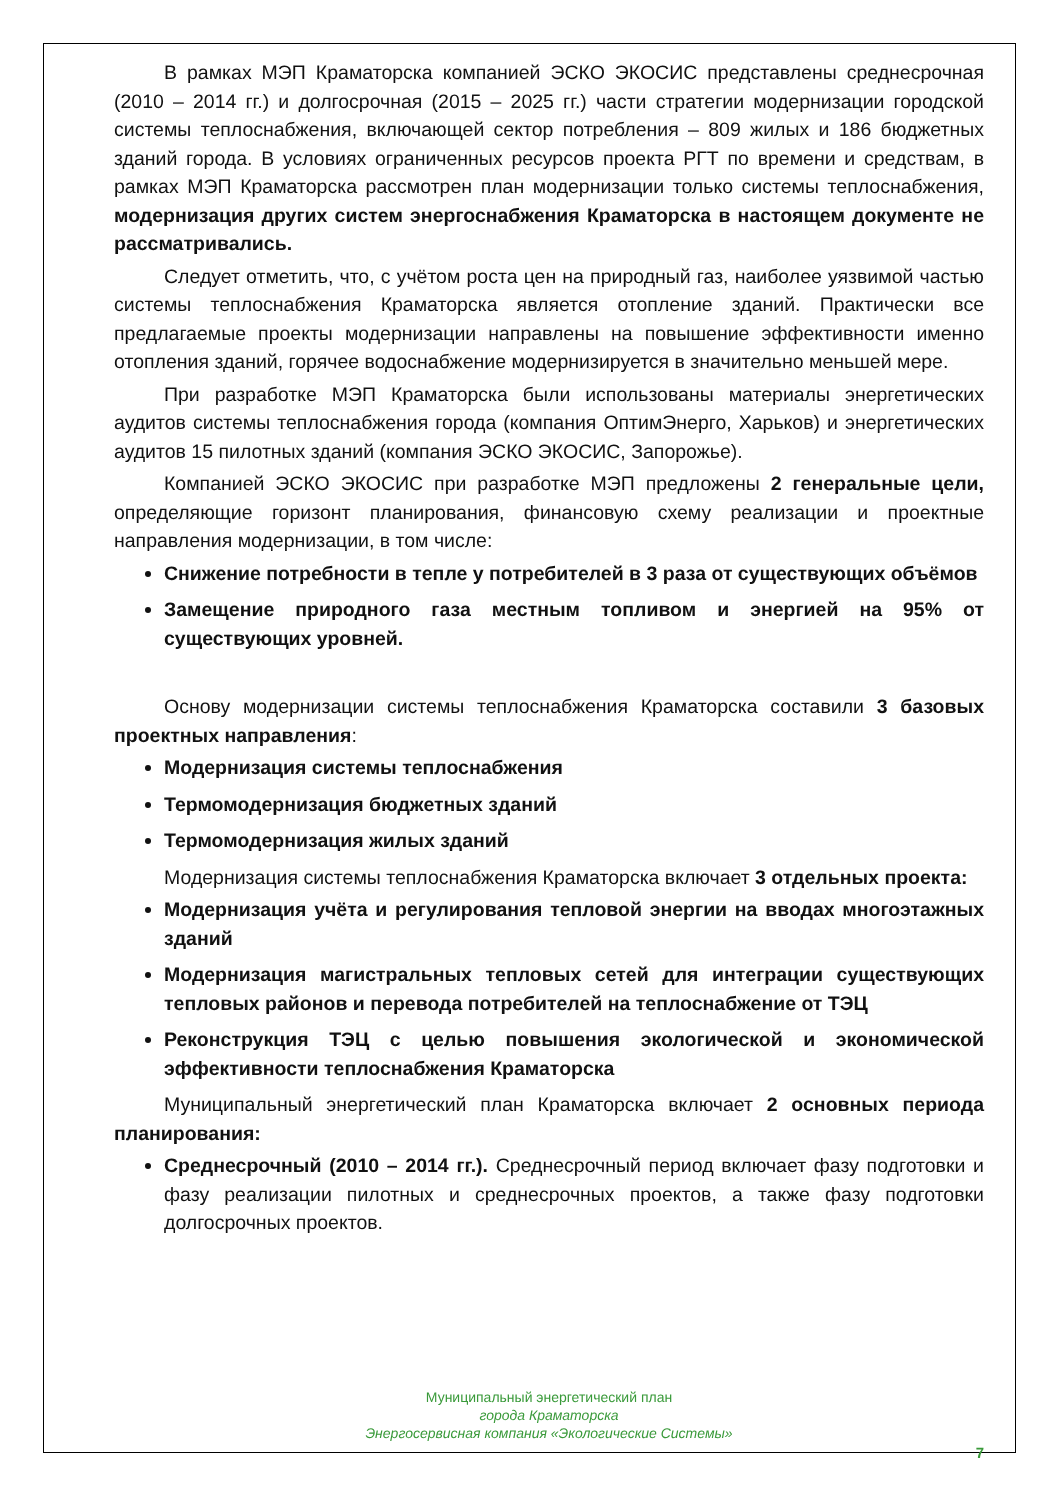В рамках МЭП Краматорска компанией ЭСКО ЭКОСИС представлены среднесрочная (2010 – 2014 гг.) и долгосрочная (2015 – 2025 гг.) части стратегии модернизации городской системы теплоснабжения, включающей сектор потребления – 809 жилых и 186 бюджетных зданий города. В условиях ограниченных ресурсов проекта РГТ по времени и средствам, в рамках МЭП Краматорска рассмотрен план модернизации только системы теплоснабжения, модернизация других систем энергоснабжения Краматорска в настоящем документе не рассматривались.
Следует отметить, что, с учётом роста цен на природный газ, наиболее уязвимой частью системы теплоснабжения Краматорска является отопление зданий. Практически все предлагаемые проекты модернизации направлены на повышение эффективности именно отопления зданий, горячее водоснабжение модернизируется в значительно меньшей мере.
При разработке МЭП Краматорска были использованы материалы энергетических аудитов системы теплоснабжения города (компания ОптимЭнерго, Харьков) и энергетических аудитов 15 пилотных зданий (компания ЭСКО ЭКОСИС, Запорожье).
Компанией ЭСКО ЭКОСИС при разработке МЭП предложены 2 генеральные цели, определяющие горизонт планирования, финансовую схему реализации и проектные направления модернизации, в том числе:
Снижение потребности в тепле у потребителей в 3 раза от существующих объёмов
Замещение природного газа местным топливом и энергией на 95% от существующих уровней.
Основу модернизации системы теплоснабжения Краматорска составили 3 базовых проектных направления:
Модернизация системы теплоснабжения
Термомодернизация бюджетных зданий
Термомодернизация жилых зданий
Модернизация системы теплоснабжения Краматорска включает 3 отдельных проекта:
Модернизация учёта и регулирования тепловой энергии на вводах многоэтажных зданий
Модернизация магистральных тепловых сетей для интеграции существующих тепловых районов и перевода потребителей на теплоснабжение от ТЭЦ
Реконструкция ТЭЦ с целью повышения экологической и экономической эффективности теплоснабжения Краматорска
Муниципальный энергетический план Краматорска включает 2 основных периода планирования:
Среднесрочный (2010 – 2014 гг.). Среднесрочный период включает фазу подготовки и фазу реализации пилотных и среднесрочных проектов, а также фазу подготовки долгосрочных проектов.
Муниципальный энергетический план
города Краматорска
Энергосервисная компания «Экологические Системы»
7